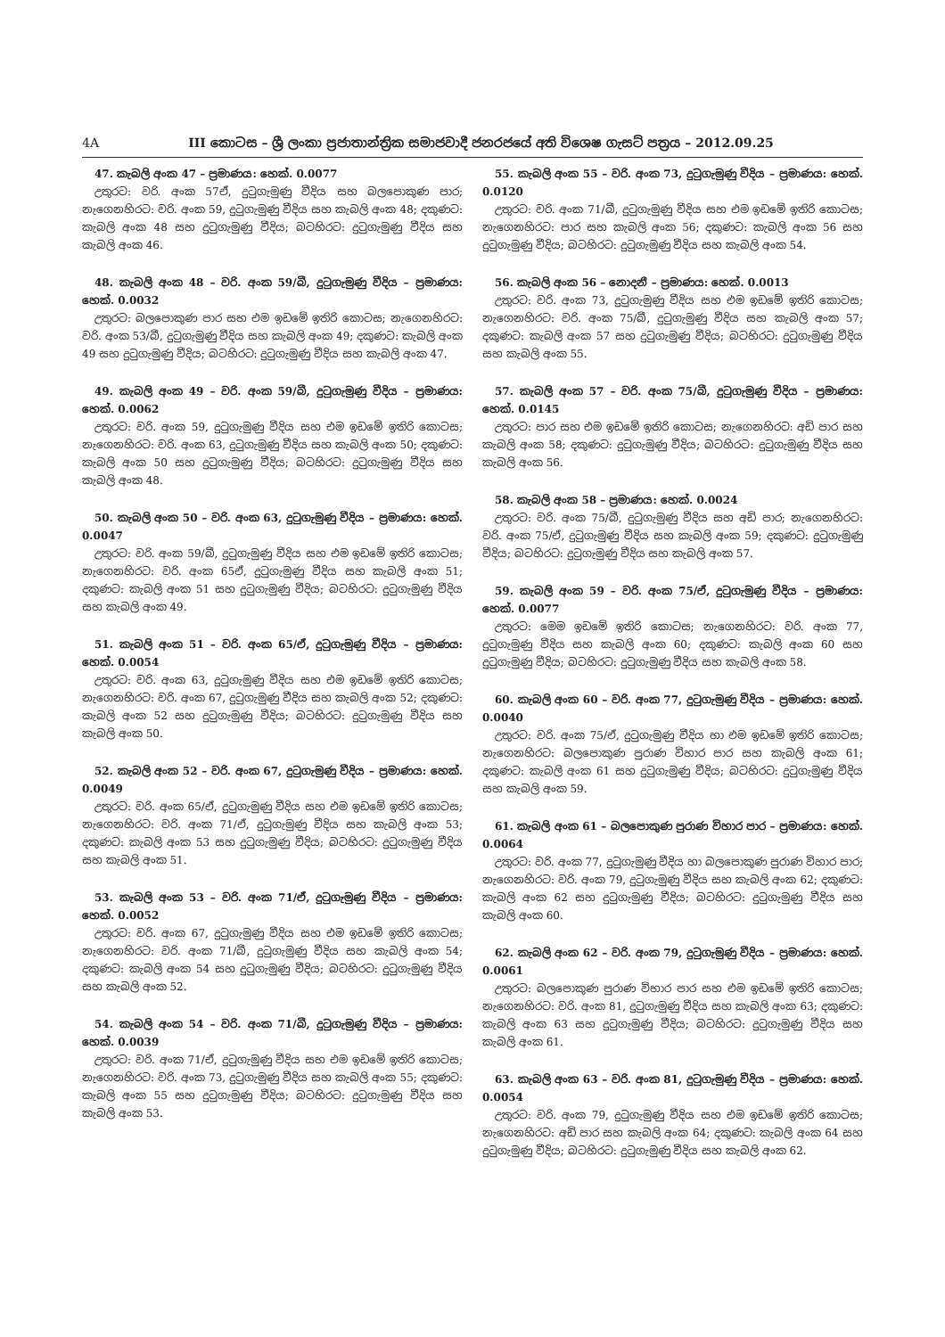4A III කොටස – ශ්‍රී ලංකා ප්‍රජාතාන්ත්‍රික සමාජවාදී ජනරජයේ අති විශෙෂ ගැසට් පත්‍රය – 2012.09.25
47. කැබලි අංක 47 – ප්‍රමාණය: හෙක්. 0.0077
උතුරට: වරි. අංක 57ඒ, දුටුගැමුණු වීදිය සහ බලපොකුණ පාර; නැගෙනහිරට: වරි. අංක 59, දුටුගැමුණු වීදිය සහ කැබලි අංක 48; දකුණට: කැබලි අංක 48 සහ දුටුගැමුණු වීදිය; බටහිරට: දුටුගැමුණු වීදිය සහ කැබලි අංක 46.
48. කැබලි අංක 48 – වරි. අංක 59/බී, දුටුගැමුණු වීදිය – ප්‍රමාණය: හෙක්. 0.0032
උතුරට: බලපොකුණ පාර සහ එම ඉඩමේ ඉතිරි කොටස; නැගෙනහිරට: වරි. අංක 53/බී, දුටුගැමුණු වීදිය සහ කැබලි අංක 49; දකුණට: කැබලි අංක 49 සහ දුටුගැමුණු වීදිය; බටහිරට: දුටුගැමුණු වීදිය සහ කැබලි අංක 47.
49. කැබලි අංක 49 – වරි. අංක 59/බී, දුටුගැමුණු වීදිය – ප්‍රමාණය: හෙක්. 0.0062
උතුරට: වරි. අංක 59, දුටුගැමුණු වීදිය සහ එම ඉඩමේ ඉතිරි කොටස; නැගෙනහිරට: වරි. අංක 63, දුටුගැමුණු වීදිය සහ කැබලි අංක 50; දකුණට: කැබලි අංක 50 සහ දුටුගැමුණු වීදිය; බටහිරට: දුටුගැමුණු වීදිය සහ කැබලි අංක 48.
50. කැබලි අංක 50 – වරි. අංක 63, දුටුගැමුණු වීදිය – ප්‍රමාණය: හෙක්. 0.0047
උතුරට: වරි. අංක 59/බී, දුටුගැමුණු වීදිය සහ එම ඉඩමේ ඉතිරි කොටස; නැගෙනහිරට: වරි. අංක 65ඒ, දුටුගැමුණු වීදිය සහ කැබලි අංක 51; දකුණට: කැබලි අංක 51 සහ දුටුගැමුණු වීදිය; බටහිරට: දුටුගැමුණු වීදිය සහ කැබලි අංක 49.
51. කැබලි අංක 51 – වරි. අංක 65/ඒ, දුටුගැමුණු වීදිය – ප්‍රමාණය: හෙක්. 0.0054
උතුරට: වරි. අංක 63, දුටුගැමුණු වීදිය සහ එම ඉඩමේ ඉතිරි කොටස; නැගෙනහිරට: වරි. අංක 67, දුටුගැමුණු වීදිය සහ කැබලි අංක 52; දකුණට: කැබලි අංක 52 සහ දුටුගැමුණු වීදිය; බටහිරට: දුටුගැමුණු වීදිය සහ කැබලි අංක 50.
52. කැබලි අංක 52 – වරි. අංක 67, දුටුගැමුණු වීදිය – ප්‍රමාණය: හෙක්. 0.0049
උතුරට: වරි. අංක 65/ඒ, දුටුගැමුණු වීදිය සහ එම ඉඩමේ ඉතිරි කොටස; නැගෙනහිරට: වරි. අංක 71/ඒ, දුටුගැමුණු වීදිය සහ කැබලි අංක 53; දකුණට: කැබලි අංක 53 සහ දුටුගැමුණු වීදිය; බටහිරට: දුටුගැමුණු වීදිය සහ කැබලි අංක 51.
53. කැබලි අංක 53 – වරි. අංක 71/ඒ, දුටුගැමුණු වීදිය – ප්‍රමාණය: හෙක්. 0.0052
උතුරට: වරි. අංක 67, දුටුගැමුණු වීදිය සහ එම ඉඩමේ ඉතිරි කොටස; නැගෙනහිරට: වරි. අංක 71/බී, දුටුගැමුණු වීදිය සහ කැබලි අංක 54; දකුණට: කැබලි අංක 54 සහ දුටුගැමුණු වීදිය; බටහිරට: දුටුගැමුණු වීදිය සහ කැබලි අංක 52.
54. කැබලි අංක 54 – වරි. අංක 71/බී, දුටුගැමුණු වීදිය – ප්‍රමාණය: හෙක්. 0.0039
උතුරට: වරි. අංක 71/ඒ, දුටුගැමුණු වීදිය සහ එම ඉඩමේ ඉතිරි කොටස; නැගෙනහිරට: වරි. අංක 73, දුටුගැමුණු වීදිය සහ කැබලි අංක 55; දකුණට: කැබලි අංක 55 සහ දුටුගැමුණු වීදිය; බටහිරට: දුටුගැමුණු වීදිය සහ කැබලි අංක 53.
55. කැබලි අංක 55 – වරි. අංක 73, දුටුගැමුණු වීදිය – ප්‍රමාණය: හෙක්. 0.0120
උතුරට: වරි. අංක 71/බී, දුටුගැමුණු වීදිය සහ එම ඉඩමේ ඉතිරි කොටස; නැගෙනහිරට: පාර සහ කැබලි අංක 56; දකුණට: කැබලි අංක 56 සහ දුටුගැමුණු වීදිය; බටහිරට: දුටුගැමුණු වීදිය සහ කැබලි අංක 54.
56. කැබලි අංක 56 – නොදනී – ප්‍රමාණය: හෙක්. 0.0013
උතුරට: වරි. අංක 73, දුටුගැමුණු වීදිය සහ එම ඉඩමේ ඉතිරි කොටස; නැගෙනහිරට: වරි. අංක 75/බී, දුටුගැමුණු වීදිය සහ කැබලි අංක 57; දකුණට: කැබලි අංක 57 සහ දුටුගැමුණු වීදිය; බටහිරට: දුටුගැමුණු වීදිය සහ කැබලි අංක 55.
57. කැබලි අංක 57 – වරි. අංක 75/බී, දුටුගැමුණු වීදිය – ප්‍රමාණය: හෙක්. 0.0145
උතුරට: පාර සහ එම ඉඩමේ ඉතිරි කොටස; නැගෙනහිරට: අඩි පාර සහ කැබලි අංක 58; දකුණට: දුටුගැමුණු වීදිය; බටහිරට: දුටුගැමුණු වීදිය සහ කැබලි අංක 56.
58. කැබලි අංක 58 – ප්‍රමාණය: හෙක්. 0.0024
උතුරට: වරි. අංක 75/බී, දුටුගැමුණු වීදිය සහ අඩි පාර; නැගෙනහිරට: වරි. අංක 75/ඒ, දුටුගැමුණු වීදිය සහ කැබලි අංක 59; දකුණට: දුටුගැමුණු වීදිය; බටහිරට: දුටුගැමුණු වීදිය සහ කැබලි අංක 57.
59. කැබලි අංක 59 – වරි. අංක 75/ඒ, දුටුගැමුණු වීදිය – ප්‍රමාණය: හෙක්. 0.0077
උතුරට: මෙම ඉඩමේ ඉතිරි කොටස; නැගෙනහිරට: වරි. අංක 77, දුටුගැමුණු වීදිය සහ කැබලි අංක 60; දකුණට: කැබලි අංක 60 සහ දුටුගැමුණු වීදිය; බටහිරට: දුටුගැමුණු වීදිය සහ කැබලි අංක 58.
60. කැබලි අංක 60 – වරි. අංක 77, දුටුගැමුණු වීදිය – ප්‍රමාණය: හෙක්. 0.0040
උතුරට: වරි. අංක 75/ඒ, දුටුගැමුණු වීදිය හා එම ඉඩමේ ඉතිරි කොටස; නැගෙනහිරට: බලපොකුණ පුරාණ විහාර පාර සහ කැබලි අංක 61; දකුණට: කැබලි අංක 61 සහ දුටුගැමුණු වීදිය; බටහිරට: දුටුගැමුණු වීදිය සහ කැබලි අංක 59.
61. කැබලි අංක 61 – බලපොකුණ පුරාණ විහාර පාර – ප්‍රමාණය: හෙක්. 0.0064
උතුරට: වරි. අංක 77, දුටුගැමුණු වීදිය හා බලපොකුණ පුරාණ විහාර පාර; නැගෙනහිරට: වරි. අංක 79, දුටුගැමුණු වීදිය සහ කැබලි අංක 62; දකුණට: කැබලි අංක 62 සහ දුටුගැමුණු වීදිය; බටහිරට: දුටුගැමුණු වීදිය සහ කැබලි අංක 60.
62. කැබලි අංක 62 – වරි. අංක 79, දුටුගැමුණු වීදිය – ප්‍රමාණය: හෙක්. 0.0061
උතුරට: බලපොකුණ පුරාණ විහාර පාර සහ එම ඉඩමේ ඉතිරි කොටස; නැගෙනහිරට: වරි. අංක 81, දුටුගැමුණු වීදිය සහ කැබලි අංක 63; දකුණට: කැබලි අංක 63 සහ දුටුගැමුණු වීදිය; බටහිරට: දුටුගැමුණු වීදිය සහ කැබලි අංක 61.
63. කැබලි අංක 63 – වරි. අංක 81, දුටුගැමුණු වීදිය – ප්‍රමාණය: හෙක්. 0.0054
උතුරට: වරි. අංක 79, දුටුගැමුණු වීදිය සහ එම ඉඩමේ ඉතිරි කොටස; නැගෙනහිරට: අඩි පාර සහ කැබලි අංක 64; දකුණට: කැබලි අංක 64 සහ දුටුගැමුණු වීදිය; බටහිරට: දුටුගැමුණු වීදිය සහ කැබලි අංක 62.